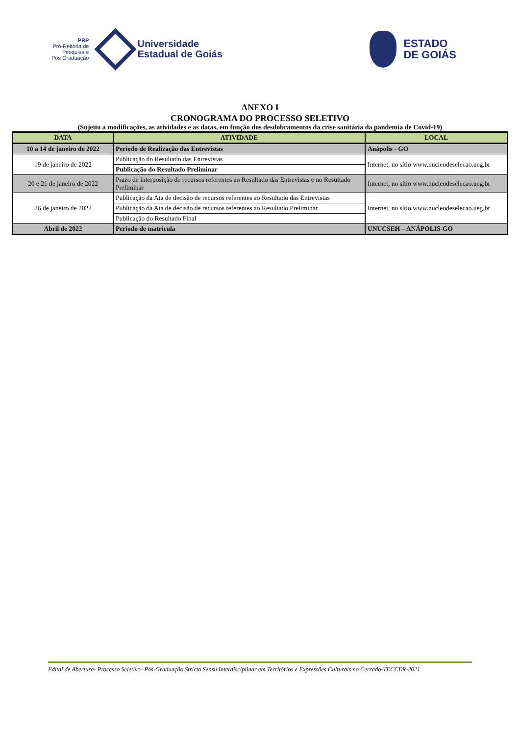PRP
Pró-Reitoria de
Pesquisa e
Pós Graduação
Universidade
Estadual de Goiás
ESTADO
DE GOIÁS
ANEXO I
CRONOGRAMA DO PROCESSO SELETIVO
(Sujeito a modificações, as atividades e as datas, em função dos desdobramentos da crise sanitária da pandemia de Covid-19)
| DATA | ATIVIDADE | LOCAL |
| --- | --- | --- |
| 10 a 14 de janeiro de 2022 | Período de Realização das Entrevistas | Anápolis - GO |
| 19 de janeiro de 2022 | Publicação do Resultado das Entrevistas | Internet, no sítio www.nucleodeselecao.ueg.br |
| | Publicação do Resultado Preliminar | |
| 20 e 21 de janeiro de 2022 | Prazo de interposição de recursos referentes ao Resultado das Entrevistas e no Resultado Preliminar | Internet, no sítio www.nucleodeselecao.ueg.br |
| 26 de janeiro de 2022 | Publicação da Ata de decisão de recursos referentes ao Resultado das Entrevistas | Internet, no sítio www.nucleodeselecao.ueg.br |
| | Publicação da Ata de decisão de recursos referentes ao Resultado Preliminar | |
| | Publicação do Resultado Final | |
| Abril de 2022 | Período de matrícula | UNUCSEH – ANÁPOLIS-GO |
Edital de Abertura- Processo Seletivo- Pós-Graduação Stricto Sensu Interdisciplinar em Territórios e Expressões Culturais no Cerrado-TECCER-2021